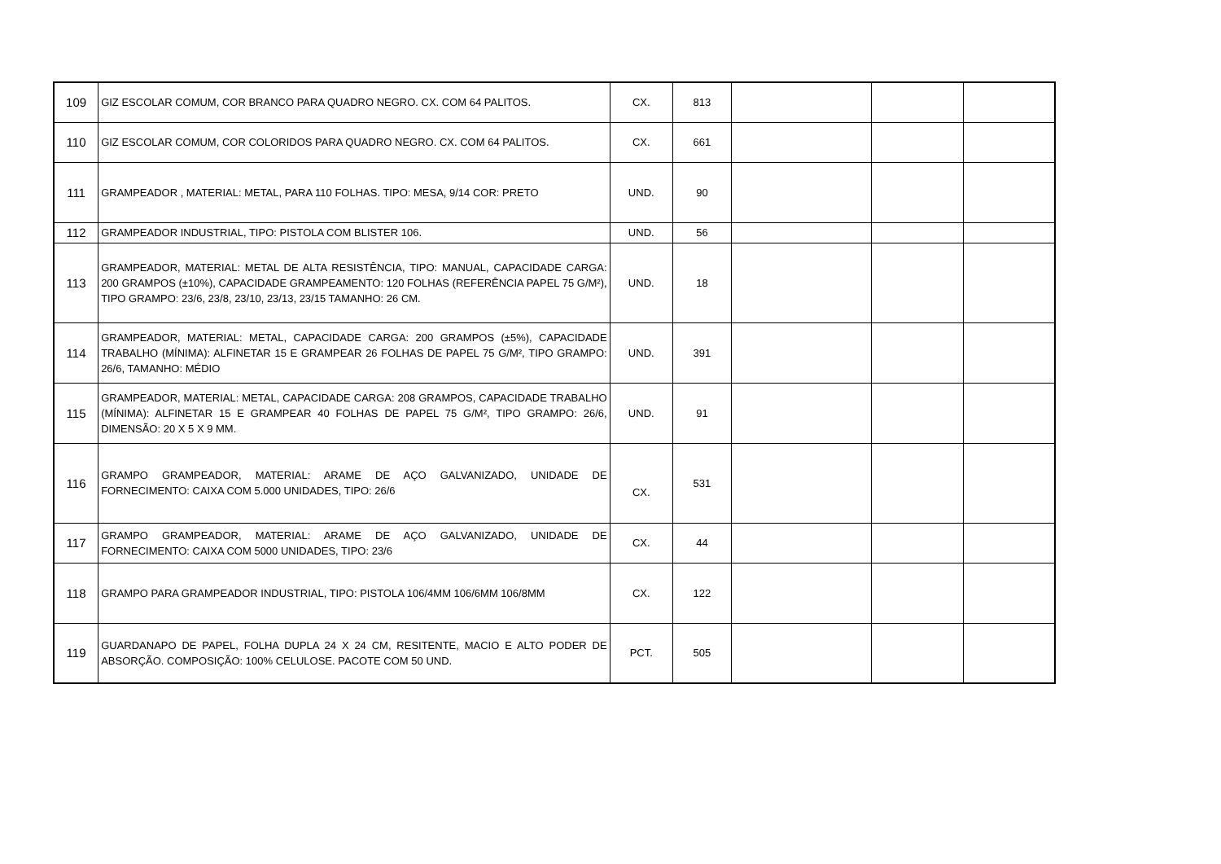| 109 | GIZ ESCOLAR COMUM, COR BRANCO PARA QUADRO NEGRO. CX. COM 64 PALITOS. | CX. | 813 | | | |
| 110 | GIZ ESCOLAR COMUM, COR COLORIDOS PARA QUADRO NEGRO. CX. COM 64 PALITOS. | CX. | 661 | | | |
| 111 | GRAMPEADOR , MATERIAL: METAL, PARA 110 FOLHAS. TIPO: MESA, 9/14 COR: PRETO | UND. | 90 | | | |
| 112 | GRAMPEADOR INDUSTRIAL, TIPO: PISTOLA COM BLISTER 106. | UND. | 56 | | | |
| 113 | GRAMPEADOR, MATERIAL: METAL DE ALTA RESISTÊNCIA, TIPO: MANUAL, CAPACIDADE CARGA: 200 GRAMPOS (±10%), CAPACIDADE GRAMPEAMENTO: 120 FOLHAS (REFERÊNCIA PAPEL 75 G/M²), TIPO GRAMPO: 23/6, 23/8, 23/10, 23/13, 23/15 TAMANHO: 26 CM. | UND. | 18 | | | |
| 114 | GRAMPEADOR, MATERIAL: METAL, CAPACIDADE CARGA: 200 GRAMPOS (±5%), CAPACIDADE TRABALHO (MÍNIMA): ALFINETAR 15 E GRAMPEAR 26 FOLHAS DE PAPEL 75 G/M², TIPO GRAMPO: 26/6, TAMANHO: MÉDIO | UND. | 391 | | | |
| 115 | GRAMPEADOR, MATERIAL: METAL, CAPACIDADE CARGA: 208 GRAMPOS, CAPACIDADE TRABALHO (MÍNIMA): ALFINETAR 15 E GRAMPEAR 40 FOLHAS DE PAPEL 75 G/M², TIPO GRAMPO: 26/6, DIMENSÃO: 20 X 5 X 9 MM. | UND. | 91 | | | |
| 116 | GRAMPO GRAMPEADOR, MATERIAL: ARAME DE AÇO GALVANIZADO, UNIDADE DE FORNECIMENTO: CAIXA COM 5.000 UNIDADES, TIPO: 26/6 | CX. | 531 | | | |
| 117 | GRAMPO GRAMPEADOR, MATERIAL: ARAME DE AÇO GALVANIZADO, UNIDADE DE FORNECIMENTO: CAIXA COM 5000 UNIDADES, TIPO: 23/6 | CX. | 44 | | | |
| 118 | GRAMPO PARA GRAMPEADOR INDUSTRIAL, TIPO: PISTOLA 106/4MM 106/6MM 106/8MM | CX. | 122 | | | |
| 119 | GUARDANAPO DE PAPEL, FOLHA DUPLA 24 X 24 CM, RESITENTE, MACIO E ALTO PODER DE ABSORÇÃO. COMPOSIÇÃO: 100% CELULOSE. PACOTE COM 50 UND. | PCT. | 505 | | | |